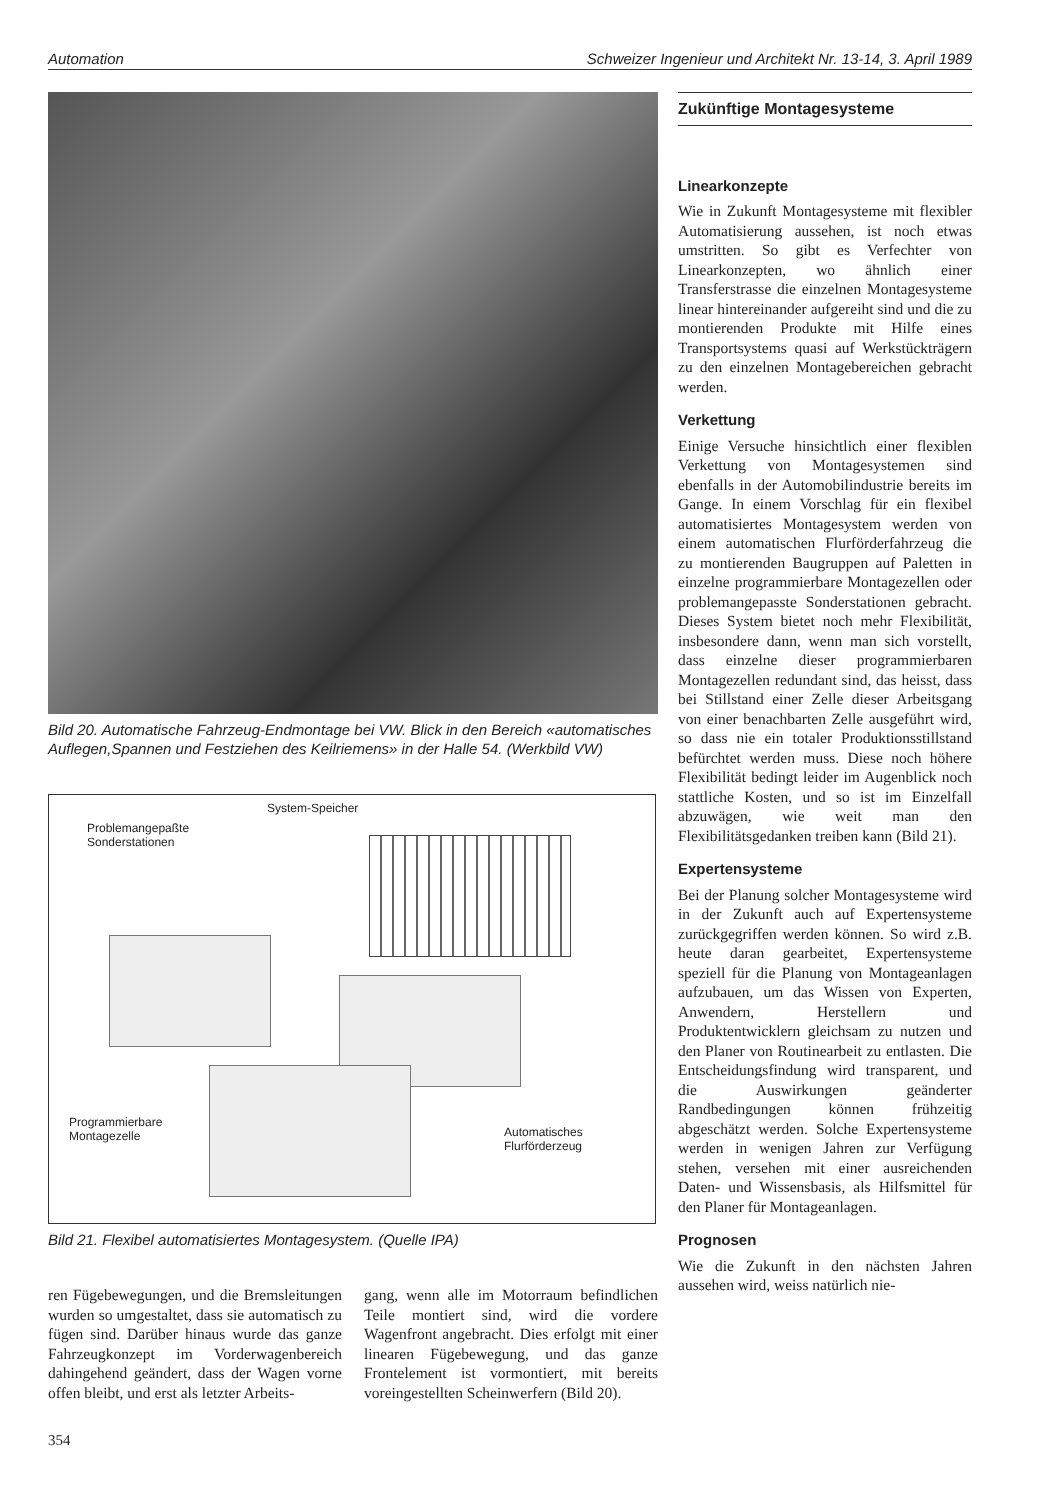Automation Schweizer Ingenieur und Architekt Nr. 13-14, 3. April 1989
Bild 20. Automatische Fahrzeug-Endmontage bei VW. Blick in den Bereich «automatisches Auflegen,Spannen und Festziehen des Keilriemens» in der Halle 54. (Werkbild VW)
System-Speicher
Problemangepaßte
Sonderstationen
Programmierbare
Montagezelle
Automatisches
Flurförderzeug
Bild 21. Flexibel automatisiertes Montagesystem. (Quelle IPA)
ren Fügebewegungen, und die Bremsleitungen wurden so umgestaltet, dass sie automatisch zu fügen sind. Darüber hinaus wurde das ganze Fahrzeugkonzept im Vorderwagenbereich dahingehend geändert, dass der Wagen vorne offen bleibt, und erst als letzter Arbeits-
gang, wenn alle im Motorraum befindlichen Teile montiert sind, wird die vordere Wagenfront angebracht. Dies erfolgt mit einer linearen Fügebewegung, und das ganze Frontelement ist vormontiert, mit bereits voreingestellten Scheinwerfern (Bild 20).
354
Zukünftige Montagesysteme
Linearkonzepte
Wie in Zukunft Montagesysteme mit flexibler Automatisierung aussehen, ist noch etwas umstritten. So gibt es Verfechter von Linearkonzepten, wo ähnlich einer Transferstrasse die einzelnen Montagesysteme linear hintereinander aufgereiht sind und die zu montierenden Produkte mit Hilfe eines Transportsystems quasi auf Werkstückträgern zu den einzelnen Montagebereichen gebracht werden.
Verkettung
Einige Versuche hinsichtlich einer flexiblen Verkettung von Montagesystemen sind ebenfalls in der Automobilindustrie bereits im Gange. In einem Vorschlag für ein flexibel automatisiertes Montagesystem werden von einem automatischen Flurförderfahrzeug die zu montierenden Baugruppen auf Paletten in einzelne programmierbare Montagezellen oder problemangepasste Sonderstationen gebracht. Dieses System bietet noch mehr Flexibilität, insbesondere dann, wenn man sich vorstellt, dass einzelne dieser programmierbaren Montagezellen redundant sind, das heisst, dass bei Stillstand einer Zelle dieser Arbeitsgang von einer benachbarten Zelle ausgeführt wird, so dass nie ein totaler Produktionsstillstand befürchtet werden muss. Diese noch höhere Flexibilität bedingt leider im Augenblick noch stattliche Kosten, und so ist im Einzelfall abzuwägen, wie weit man den Flexibilitätsgedanken treiben kann (Bild 21).
Expertensysteme
Bei der Planung solcher Montagesysteme wird in der Zukunft auch auf Expertensysteme zurückgegriffen werden können. So wird z.B. heute daran gearbeitet, Expertensysteme speziell für die Planung von Montageanlagen aufzubauen, um das Wissen von Experten, Anwendern, Herstellern und Produktentwicklern gleichsam zu nutzen und den Planer von Routinearbeit zu entlasten. Die Entscheidungsfindung wird transparent, und die Auswirkungen geänderter Randbedingungen können frühzeitig abgeschätzt werden. Solche Expertensysteme werden in wenigen Jahren zur Verfügung stehen, versehen mit einer ausreichenden Daten- und Wissensbasis, als Hilfsmittel für den Planer für Montageanlagen.
Prognosen
Wie die Zukunft in den nächsten Jahren aussehen wird, weiss natürlich nie-